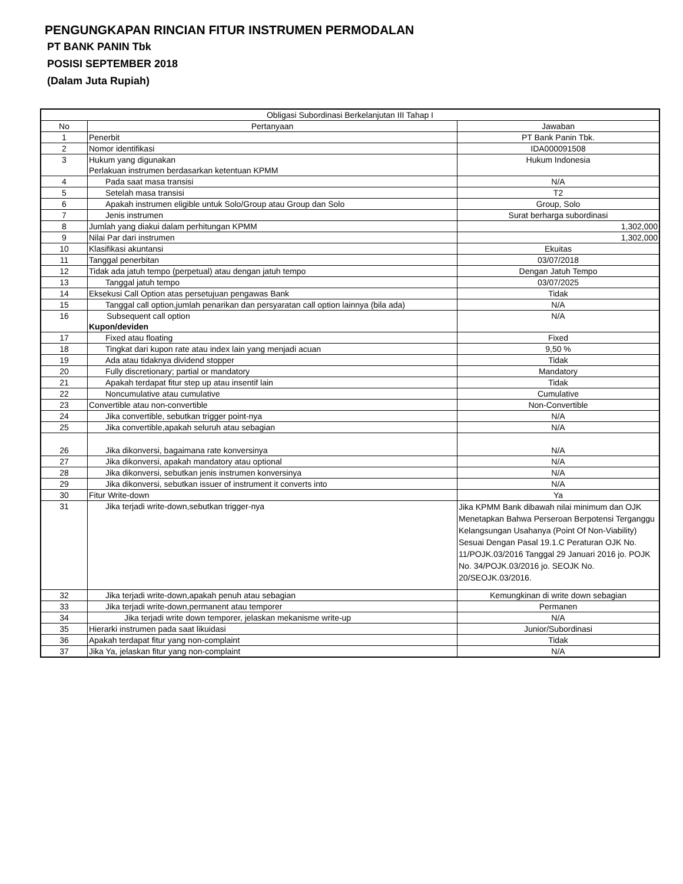PENGUNGKAPAN RINCIAN FITUR INSTRUMEN PERMODALAN
PT BANK PANIN Tbk
POSISI SEPTEMBER 2018
(Dalam Juta Rupiah)
| Obligasi Subordinasi Berkelanjutan III Tahap I | | |
| --- | --- | --- |
| No | Pertanyaan | Jawaban |
| 1 | Penerbit | PT Bank Panin Tbk. |
| 2 | Nomor identifikasi | IDA000091508 |
| 3 | Hukum yang digunakan Perlakuan instrumen berdasarkan ketentuan KPMM | Hukum Indonesia |
| 4 | Pada saat masa transisi | N/A |
| 5 | Setelah masa transisi | T2 |
| 6 | Apakah instrumen eligible untuk Solo/Group atau Group dan Solo | Group, Solo |
| 7 | Jenis instrumen | Surat berharga subordinasi |
| 8 | Jumlah yang diakui dalam perhitungan KPMM | 1,302,000 |
| 9 | Nilai Par dari instrumen | 1,302,000 |
| 10 | Klasifikasi akuntansi | Ekuitas |
| 11 | Tanggal penerbitan | 03/07/2018 |
| 12 | Tidak ada jatuh tempo (perpetual) atau dengan jatuh tempo | Dengan Jatuh Tempo |
| 13 | Tanggal jatuh tempo | 03/07/2025 |
| 14 | Eksekusi Call Option atas persetujuan pengawas Bank | Tidak |
| 15 | Tanggal call option,jumlah penarikan dan persyaratan call option lainnya (bila ada) | N/A |
| 16 | Subsequent call option Kupon/deviden | N/A |
| 17 | Fixed atau floating | Fixed |
| 18 | Tingkat dari kupon rate atau index lain yang menjadi acuan | 9,50 % |
| 19 | Ada atau tidaknya dividend stopper | Tidak |
| 20 | Fully discretionary; partial or mandatory | Mandatory |
| 21 | Apakah terdapat fitur step up atau insentif lain | Tidak |
| 22 | Noncumulative atau cumulative | Cumulative |
| 23 | Convertible atau non-convertible | Non-Convertible |
| 24 | Jika convertible, sebutkan trigger point-nya | N/A |
| 25 | Jika convertible,apakah seluruh atau sebagian | N/A |
| 26 | Jika dikonversi, bagaimana rate konversinya | N/A |
| 27 | Jika dikonversi, apakah mandatory atau optional | N/A |
| 28 | Jika dikonversi, sebutkan jenis instrumen konversinya | N/A |
| 29 | Jika dikonversi, sebutkan issuer of instrument it converts into | N/A |
| 30 | Fitur Write-down | Ya |
| 31 | Jika terjadi write-down,sebutkan trigger-nya | Jika KPMM Bank dibawah nilai minimum dan OJK Menetapkan Bahwa Perseroan Berpotensi Terganggu Kelangsungan Usahanya (Point Of Non-Viability) Sesuai Dengan Pasal 19.1.C Peraturan OJK No. 11/POJK.03/2016 Tanggal 29 Januari 2016 jo. POJK No. 34/POJK.03/2016 jo. SEOJK No. 20/SEOJK.03/2016. |
| 32 | Jika terjadi write-down,apakah penuh atau sebagian | Kemungkinan di write down sebagian |
| 33 | Jika terjadi write-down,permanent atau temporer | Permanen |
| 34 | Jika terjadi write down temporer, jelaskan mekanisme write-up | N/A |
| 35 | Hierarki instrumen pada saat likuidasi | Junior/Subordinasi |
| 36 | Apakah terdapat fitur yang non-complaint | Tidak |
| 37 | Jika Ya, jelaskan fitur yang non-complaint | N/A |